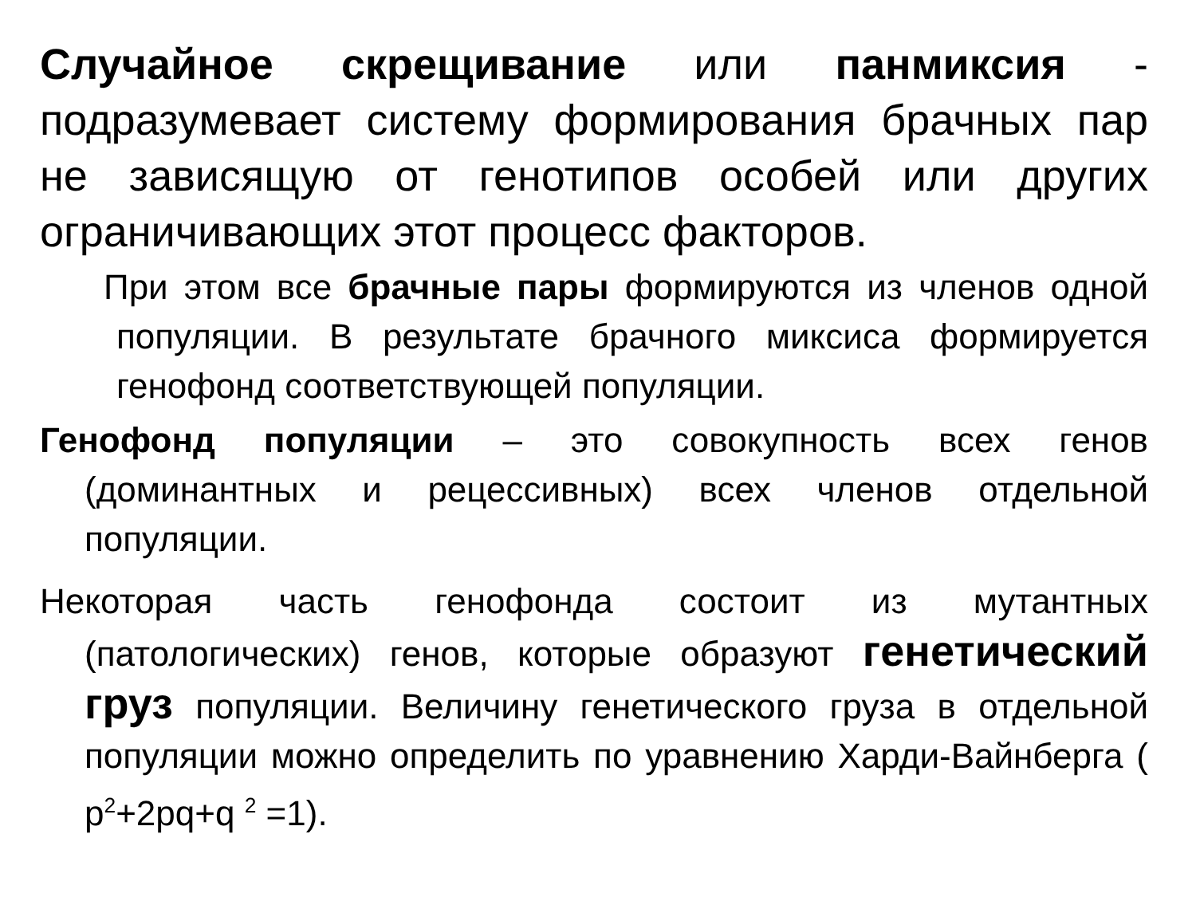Случайное скрещивание или панмиксия - подразумевает систему формирования брачных пар не зависящую от генотипов особей или других ограничивающих этот процесс факторов.
При этом все брачные пары формируются из членов одной популяции. В результате брачного миксиса формируется генофонд соответствующей популяции.
Генофонд популяции – это совокупность всех генов (доминантных и рецессивных) всех членов отдельной популяции.
Некоторая часть генофонда состоит из мутантных (патологических) генов, которые образуют генетический груз популяции. Величину генетического груза в отдельной популяции можно определить по уравнению Харди-Вайнберга ( p<sup>2</sup>+2pq+q <sup>2</sup> =1).